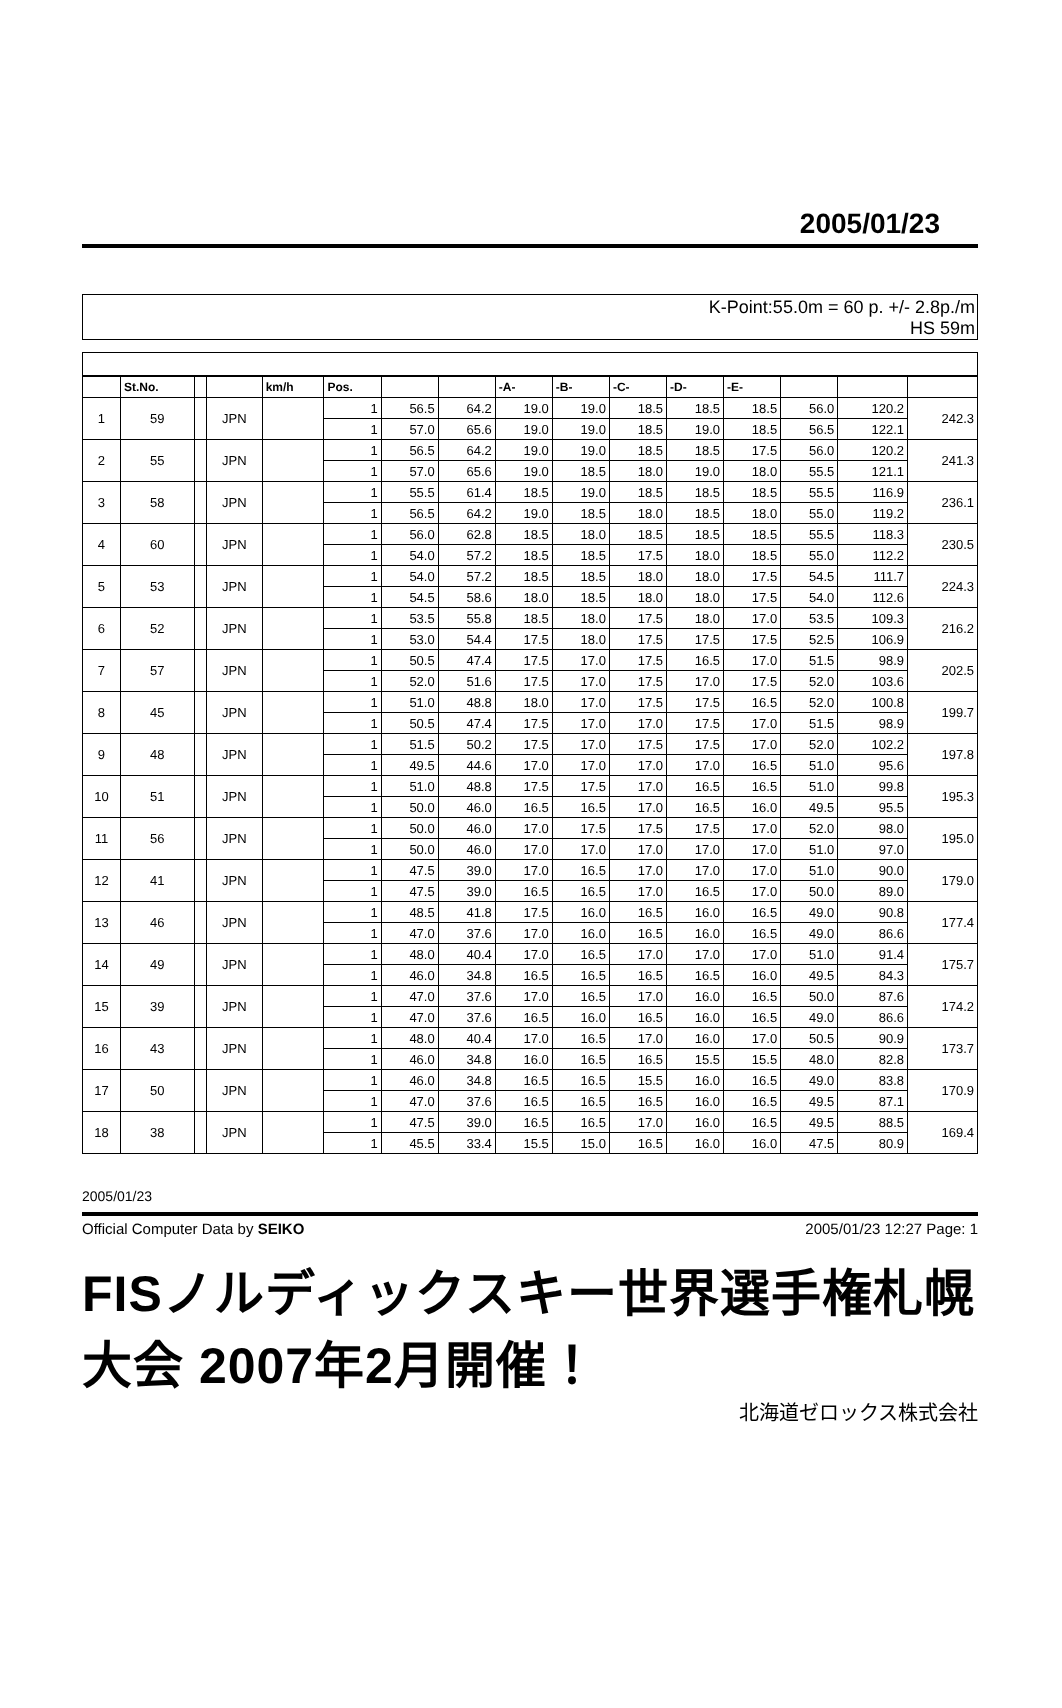2005/01/23
K-Point:55.0m = 60 p. +/- 2.8p./m
HS 59m
| | St.No. | | | km/h | Pos. | | | -A- | -B- | -C- | -D- | -E- | | | |
| --- | --- | --- | --- | --- | --- | --- | --- | --- | --- | --- | --- | --- | --- | --- | --- |
| 1 | 59 | | JPN | | 1 | 56.5 | 64.2 | 19.0 | 19.0 | 18.5 | 18.5 | 18.5 | 56.0 | 120.2 | 242.3 |
| | | | | | 1 | 57.0 | 65.6 | 19.0 | 19.0 | 18.5 | 19.0 | 18.5 | 56.5 | 122.1 | |
| 2 | 55 | | JPN | | 1 | 56.5 | 64.2 | 19.0 | 19.0 | 18.5 | 18.5 | 17.5 | 56.0 | 120.2 | 241.3 |
| | | | | | 1 | 57.0 | 65.6 | 19.0 | 18.5 | 18.0 | 19.0 | 18.0 | 55.5 | 121.1 | |
| 3 | 58 | | JPN | | 1 | 55.5 | 61.4 | 18.5 | 19.0 | 18.5 | 18.5 | 18.5 | 55.5 | 116.9 | 236.1 |
| | | | | | 1 | 56.5 | 64.2 | 19.0 | 18.5 | 18.0 | 18.5 | 18.0 | 55.0 | 119.2 | |
| 4 | 60 | | JPN | | 1 | 56.0 | 62.8 | 18.5 | 18.0 | 18.5 | 18.5 | 18.5 | 55.5 | 118.3 | 230.5 |
| | | | | | 1 | 54.0 | 57.2 | 18.5 | 18.5 | 17.5 | 18.0 | 18.5 | 55.0 | 112.2 | |
| 5 | 53 | | JPN | | 1 | 54.0 | 57.2 | 18.5 | 18.5 | 18.0 | 18.0 | 17.5 | 54.5 | 111.7 | 224.3 |
| | | | | | 1 | 54.5 | 58.6 | 18.0 | 18.5 | 18.0 | 18.0 | 17.5 | 54.0 | 112.6 | |
| 6 | 52 | | JPN | | 1 | 53.5 | 55.8 | 18.5 | 18.0 | 17.5 | 18.0 | 17.0 | 53.5 | 109.3 | 216.2 |
| | | | | | 1 | 53.0 | 54.4 | 17.5 | 18.0 | 17.5 | 17.5 | 17.5 | 52.5 | 106.9 | |
| 7 | 57 | | JPN | | 1 | 50.5 | 47.4 | 17.5 | 17.0 | 17.5 | 16.5 | 17.0 | 51.5 | 98.9 | 202.5 |
| | | | | | 1 | 52.0 | 51.6 | 17.5 | 17.0 | 17.5 | 17.0 | 17.5 | 52.0 | 103.6 | |
| 8 | 45 | | JPN | | 1 | 51.0 | 48.8 | 18.0 | 17.0 | 17.5 | 17.5 | 16.5 | 52.0 | 100.8 | 199.7 |
| | | | | | 1 | 50.5 | 47.4 | 17.5 | 17.0 | 17.0 | 17.5 | 17.0 | 51.5 | 98.9 | |
| 9 | 48 | | JPN | | 1 | 51.5 | 50.2 | 17.5 | 17.0 | 17.5 | 17.5 | 17.0 | 52.0 | 102.2 | 197.8 |
| | | | | | 1 | 49.5 | 44.6 | 17.0 | 17.0 | 17.0 | 17.0 | 16.5 | 51.0 | 95.6 | |
| 10 | 51 | | JPN | | 1 | 51.0 | 48.8 | 17.5 | 17.5 | 17.0 | 16.5 | 16.5 | 51.0 | 99.8 | 195.3 |
| | | | | | 1 | 50.0 | 46.0 | 16.5 | 16.5 | 17.0 | 16.5 | 16.0 | 49.5 | 95.5 | |
| 11 | 56 | | JPN | | 1 | 50.0 | 46.0 | 17.0 | 17.5 | 17.5 | 17.5 | 17.0 | 52.0 | 98.0 | 195.0 |
| | | | | | 1 | 50.0 | 46.0 | 17.0 | 17.0 | 17.0 | 17.0 | 17.0 | 51.0 | 97.0 | |
| 12 | 41 | | JPN | | 1 | 47.5 | 39.0 | 17.0 | 16.5 | 17.0 | 17.0 | 17.0 | 51.0 | 90.0 | 179.0 |
| | | | | | 1 | 47.5 | 39.0 | 16.5 | 16.5 | 17.0 | 16.5 | 17.0 | 50.0 | 89.0 | |
| 13 | 46 | | JPN | | 1 | 48.5 | 41.8 | 17.5 | 16.0 | 16.5 | 16.0 | 16.5 | 49.0 | 90.8 | 177.4 |
| | | | | | 1 | 47.0 | 37.6 | 17.0 | 16.0 | 16.5 | 16.0 | 16.5 | 49.0 | 86.6 | |
| 14 | 49 | | JPN | | 1 | 48.0 | 40.4 | 17.0 | 16.5 | 17.0 | 17.0 | 17.0 | 51.0 | 91.4 | 175.7 |
| | | | | | 1 | 46.0 | 34.8 | 16.5 | 16.5 | 16.5 | 16.5 | 16.0 | 49.5 | 84.3 | |
| 15 | 39 | | JPN | | 1 | 47.0 | 37.6 | 17.0 | 16.5 | 17.0 | 16.0 | 16.5 | 50.0 | 87.6 | 174.2 |
| | | | | | 1 | 47.0 | 37.6 | 16.5 | 16.0 | 16.5 | 16.0 | 16.5 | 49.0 | 86.6 | |
| 16 | 43 | | JPN | | 1 | 48.0 | 40.4 | 17.0 | 16.5 | 17.0 | 16.0 | 17.0 | 50.5 | 90.9 | 173.7 |
| | | | | | 1 | 46.0 | 34.8 | 16.0 | 16.5 | 16.5 | 15.5 | 15.5 | 48.0 | 82.8 | |
| 17 | 50 | | JPN | | 1 | 46.0 | 34.8 | 16.5 | 16.5 | 15.5 | 16.0 | 16.5 | 49.0 | 83.8 | 170.9 |
| | | | | | 1 | 47.0 | 37.6 | 16.5 | 16.5 | 16.5 | 16.0 | 16.5 | 49.5 | 87.1 | |
| 18 | 38 | | JPN | | 1 | 47.5 | 39.0 | 16.5 | 16.5 | 17.0 | 16.0 | 16.5 | 49.5 | 88.5 | 169.4 |
| | | | | | 1 | 45.5 | 33.4 | 15.5 | 15.0 | 16.5 | 16.0 | 16.0 | 47.5 | 80.9 | |
2005/01/23
Official Computer Data by SEIKO 2005/01/23 12:27 Page: 1
FISノルディックスキー世界選手権札幌大会 2007年2月開催！
北海道ゼロックス株式会社